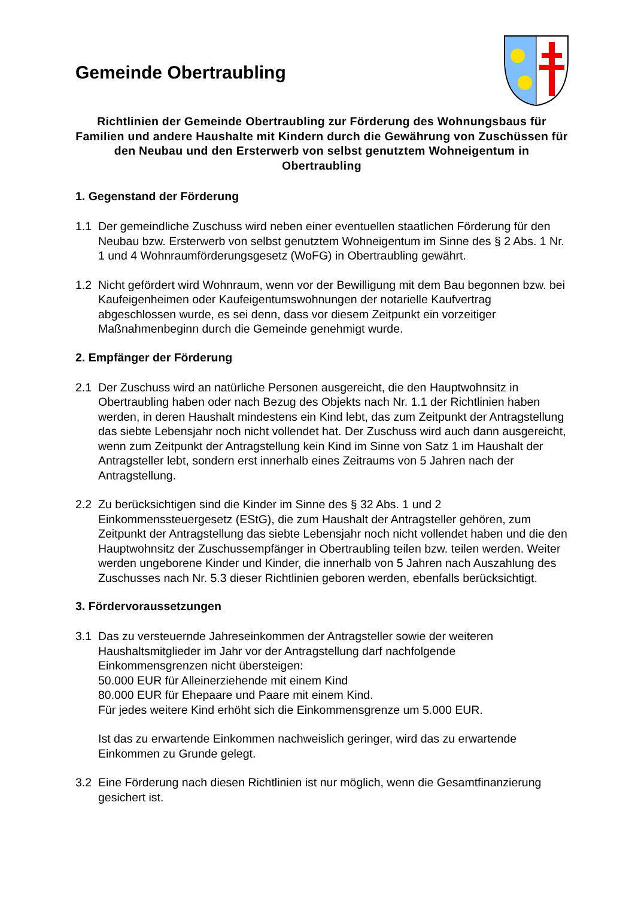Gemeinde Obertraubling
Richtlinien der Gemeinde Obertraubling zur Förderung des Wohnungsbaus für Familien und andere Haushalte mit Kindern durch die Gewährung von Zuschüssen für den Neubau und den Ersterwerb von selbst genutztem Wohneigentum in Obertraubling
1. Gegenstand der Förderung
1.1 Der gemeindliche Zuschuss wird neben einer eventuellen staatlichen Förderung für den Neubau bzw. Ersterwerb von selbst genutztem Wohneigentum im Sinne des § 2 Abs. 1 Nr. 1 und 4 Wohnraumförderungsgesetz (WoFG) in Obertraubling gewährt.
1.2 Nicht gefördert wird Wohnraum, wenn vor der Bewilligung mit dem Bau begonnen bzw. bei Kaufeigenheimen oder Kaufeigentumswohnungen der notarielle Kaufvertrag abgeschlossen wurde, es sei denn, dass vor diesem Zeitpunkt ein vorzeitiger Maßnahmenbeginn durch die Gemeinde genehmigt wurde.
2. Empfänger der Förderung
2.1 Der Zuschuss wird an natürliche Personen ausgereicht, die den Hauptwohnsitz in Obertraubling haben oder nach Bezug des Objekts nach Nr. 1.1 der Richtlinien haben werden, in deren Haushalt mindestens ein Kind lebt, das zum Zeitpunkt der Antragstellung das siebte Lebensjahr noch nicht vollendet hat. Der Zuschuss wird auch dann ausgereicht, wenn zum Zeitpunkt der Antragstellung kein Kind im Sinne von Satz 1 im Haushalt der Antragsteller lebt, sondern erst innerhalb eines Zeitraums von 5 Jahren nach der Antragstellung.
2.2 Zu berücksichtigen sind die Kinder im Sinne des § 32 Abs. 1 und 2 Einkommenssteuergesetz (EStG), die zum Haushalt der Antragsteller gehören, zum Zeitpunkt der Antragstellung das siebte Lebensjahr noch nicht vollendet haben und die den Hauptwohnsitz der Zuschussempfänger in Obertraubling teilen bzw. teilen werden. Weiter werden ungeborene Kinder und Kinder, die innerhalb von 5 Jahren nach Auszahlung des Zuschusses nach Nr. 5.3 dieser Richtlinien geboren werden, ebenfalls berücksichtigt.
3. Fördervoraussetzungen
3.1 Das zu versteuernde Jahreseinkommen der Antragsteller sowie der weiteren Haushaltsmitglieder im Jahr vor der Antragstellung darf nachfolgende Einkommensgrenzen nicht übersteigen:
50.000 EUR für Alleinerziehende mit einem Kind
80.000 EUR für Ehepaare und Paare mit einem Kind.
Für jedes weitere Kind erhöht sich die Einkommensgrenze um 5.000 EUR.
Ist das zu erwartende Einkommen nachweislich geringer, wird das zu erwartende Einkommen zu Grunde gelegt.
3.2 Eine Förderung nach diesen Richtlinien ist nur möglich, wenn die Gesamtfinanzierung gesichert ist.